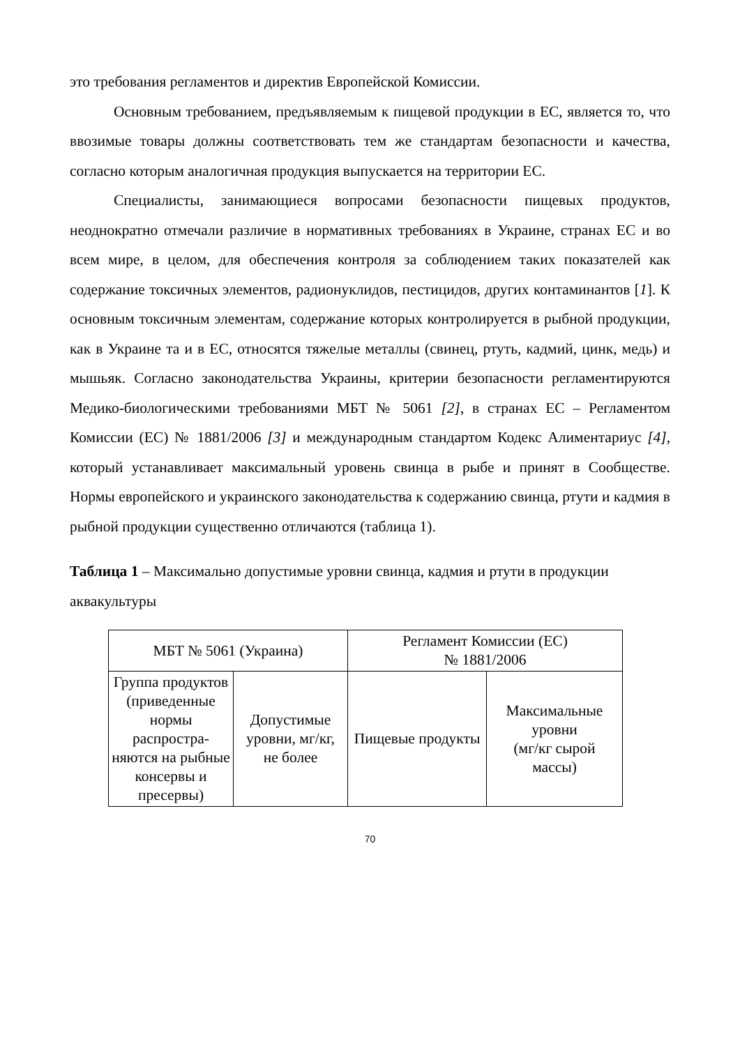это требования регламентов и директив Европейской Комиссии.
Основным требованием, предъявляемым к пищевой продукции в ЕС, является то, что ввозимые товары должны соответствовать тем же стандартам безопасности и качества, согласно которым аналогичная продукция выпускается на территории ЕС.
Специалисты, занимающиеся вопросами безопасности пищевых продуктов, неоднократно отмечали различие в нормативных требованиях в Украине, странах ЕС и во всем мире, в целом, для обеспечения контроля за соблюдением таких показателей как содержание токсичных элементов, радионуклидов, пестицидов, других контаминантов [1]. К основным токсичным элементам, содержание которых контролируется в рыбной продукции, как в Украине та и в ЕС, относятся тяжелые металлы (свинец, ртуть, кадмий, цинк, медь) и мышьяк. Согласно законодательства Украины, критерии безопасности регламентируются Медико-биологическими требованиями МБТ № 5061 [2], в странах ЕС – Регламентом Комиссии (ЕС) № 1881/2006 [3] и международным стандартом Кодекс Алиментариус [4], который устанавливает максимальный уровень свинца в рыбе и принят в Сообществе. Нормы европейского и украинского законодательства к содержанию свинца, ртути и кадмия в рыбной продукции существенно отличаются (таблица 1).
Таблица 1 – Максимально допустимые уровни свинца, кадмия и ртути в продукции аквакультуры
| МБТ № 5061 (Украина) | | Регламент Комиссии (ЕС) № 1881/2006 | |
| Группа продуктов (приведенные нормы распростра-няются на рыбные консервы и пресервы) | Допустимые уровни, мг/кг, не более | Пищевые продукты | Максимальные уровни (мг/кг сырой массы) |
70